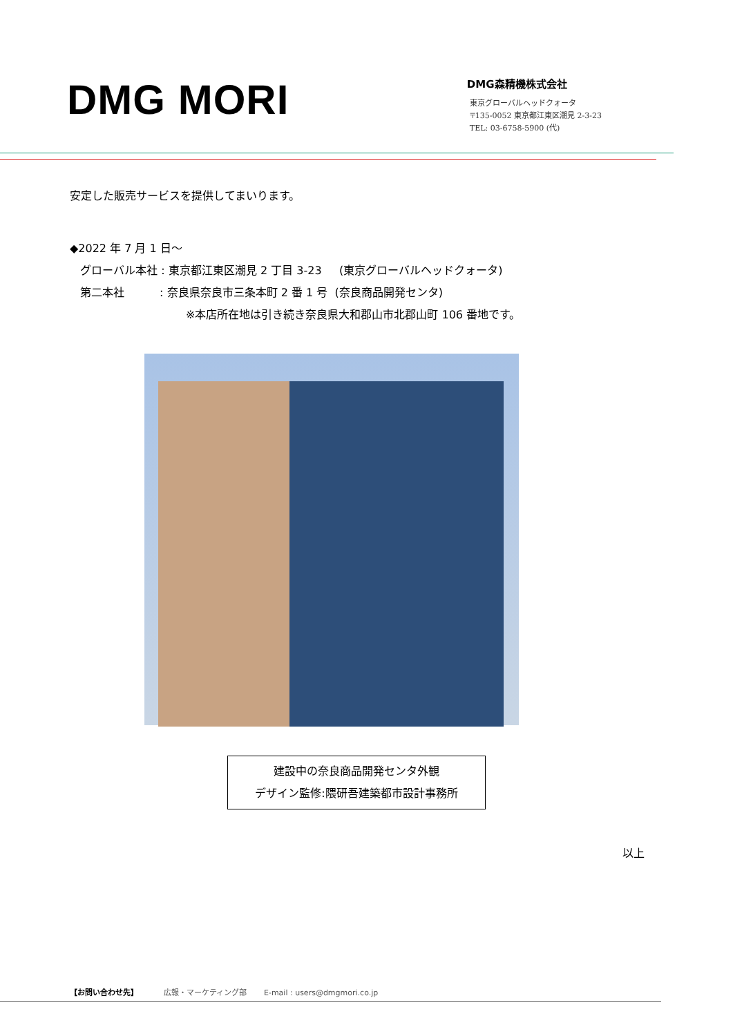DMG MORI
DMG森精機株式会社
東京グローバルヘッドクォータ
〒135-0052 東京都江東区潮見 2-3-23
TEL: 03-6758-5900 (代)
安定した販売サービスを提供してまいります。
◆2022 年 7 月 1 日～
グローバル本社 : 東京都江東区潮見 2 丁目 3-23 (東京グローバルヘッドクォータ)
第二本社 : 奈良県奈良市三条本町 2 番 1 号 (奈良商品開発センタ)
※本店所在地は引き続き奈良県大和郡山市北郡山町 106 番地です。
建設中の奈良商品開発センタ外観
デザイン監修:隈研吾建築都市設計事務所
以上
【お問い合わせ先】 広報・マーケティング部 E-mail : users@dmgmori.co.jp